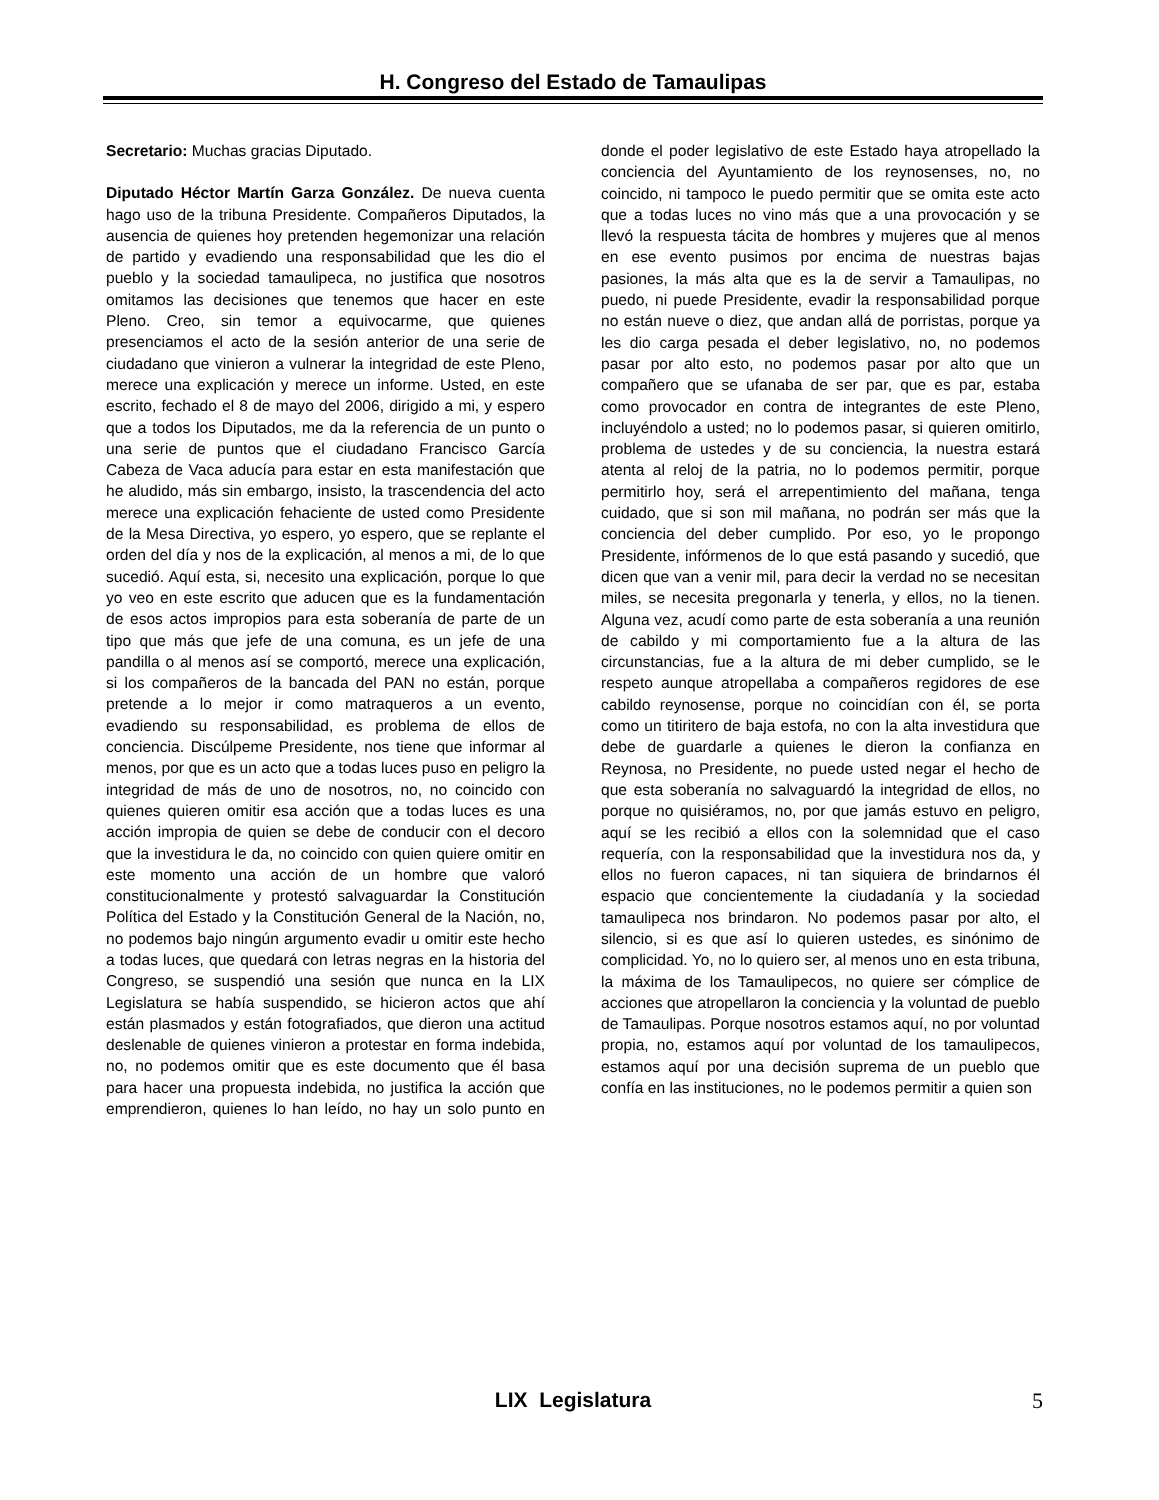H. Congreso del Estado de Tamaulipas
Secretario: Muchas gracias Diputado.
Diputado Héctor Martín Garza González. De nueva cuenta hago uso de la tribuna Presidente. Compañeros Diputados, la ausencia de quienes hoy pretenden hegemonizar una relación de partido y evadiendo una responsabilidad que les dio el pueblo y la sociedad tamaulipeca, no justifica que nosotros omitamos las decisiones que tenemos que hacer en este Pleno. Creo, sin temor a equivocarme, que quienes presenciamos el acto de la sesión anterior de una serie de ciudadano que vinieron a vulnerar la integridad de este Pleno, merece una explicación y merece un informe. Usted, en este escrito, fechado el 8 de mayo del 2006, dirigido a mi, y espero que a todos los Diputados, me da la referencia de un punto o una serie de puntos que el ciudadano Francisco García Cabeza de Vaca aducía para estar en esta manifestación que he aludido, más sin embargo, insisto, la trascendencia del acto merece una explicación fehaciente de usted como Presidente de la Mesa Directiva, yo espero, yo espero, que se replante el orden del día y nos de la explicación, al menos a mi, de lo que sucedió. Aquí esta, si, necesito una explicación, porque lo que yo veo en este escrito que aducen que es la fundamentación de esos actos impropios para esta soberanía de parte de un tipo que más que jefe de una comuna, es un jefe de una pandilla o al menos así se comportó, merece una explicación, si los compañeros de la bancada del PAN no están, porque pretende a lo mejor ir como matraqueros a un evento, evadiendo su responsabilidad, es problema de ellos de conciencia. Discúlpeme Presidente, nos tiene que informar al menos, por que es un acto que a todas luces puso en peligro la integridad de más de uno de nosotros, no, no coincido con quienes quieren omitir esa acción que a todas luces es una acción impropia de quien se debe de conducir con el decoro que la investidura le da, no coincido con quien quiere omitir en este momento una acción de un hombre que valoró constitucionalmente y protestó salvaguardar la Constitución Política del Estado y la Constitución General de la Nación, no, no podemos bajo ningún argumento evadir u omitir este hecho a todas luces, que quedará con letras negras en la historia del Congreso, se suspendió una sesión que nunca en la LIX Legislatura se había suspendido, se hicieron actos que ahí están plasmados y están fotografiados, que dieron una actitud deslenable de quienes vinieron a protestar en forma indebida, no, no podemos omitir que es este documento que él basa para hacer una propuesta indebida, no justifica la acción que emprendieron, quienes lo han leído, no hay un solo punto en donde el poder legislativo de este Estado haya atropellado la conciencia del Ayuntamiento de los reynosenses, no, no coincido, ni tampoco le puedo permitir que se omita este acto que a todas luces no vino más que a una provocación y se llevó la respuesta tácita de hombres y mujeres que al menos en ese evento pusimos por encima de nuestras bajas pasiones, la más alta que es la de servir a Tamaulipas, no puedo, ni puede Presidente, evadir la responsabilidad porque no están nueve o diez, que andan allá de porristas, porque ya les dio carga pesada el deber legislativo, no, no podemos pasar por alto esto, no podemos pasar por alto que un compañero que se ufanaba de ser par, que es par, estaba como provocador en contra de integrantes de este Pleno, incluyéndolo a usted; no lo podemos pasar, si quieren omitirlo, problema de ustedes y de su conciencia, la nuestra estará atenta al reloj de la patria, no lo podemos permitir, porque permitirlo hoy, será el arrepentimiento del mañana, tenga cuidado, que si son mil mañana, no podrán ser más que la conciencia del deber cumplido. Por eso, yo le propongo Presidente, infórmenos de lo que está pasando y sucedió, que dicen que van a venir mil, para decir la verdad no se necesitan miles, se necesita pregonarla y tenerla, y ellos, no la tienen. Alguna vez, acudí como parte de esta soberanía a una reunión de cabildo y mi comportamiento fue a la altura de las circunstancias, fue a la altura de mi deber cumplido, se le respeto aunque atropellaba a compañeros regidores de ese cabildo reynosense, porque no coincidían con él, se porta como un titiritero de baja estofa, no con la alta investidura que debe de guardarle a quienes le dieron la confianza en Reynosa, no Presidente, no puede usted negar el hecho de que esta soberanía no salvaguardó la integridad de ellos, no porque no quisiéramos, no, por que jamás estuvo en peligro, aquí se les recibió a ellos con la solemnidad que el caso requería, con la responsabilidad que la investidura nos da, y ellos no fueron capaces, ni tan siquiera de brindarnos él espacio que concientemente la ciudadanía y la sociedad tamaulipeca nos brindaron. No podemos pasar por alto, el silencio, si es que así lo quieren ustedes, es sinónimo de complicidad. Yo, no lo quiero ser, al menos uno en esta tribuna, la máxima de los Tamaulipecos, no quiere ser cómplice de acciones que atropellaron la conciencia y la voluntad de pueblo de Tamaulipas. Porque nosotros estamos aquí, no por voluntad propia, no, estamos aquí por voluntad de los tamaulipecos, estamos aquí por una decisión suprema de un pueblo que confía en las instituciones, no le podemos permitir a quien son
LIX Legislatura
5